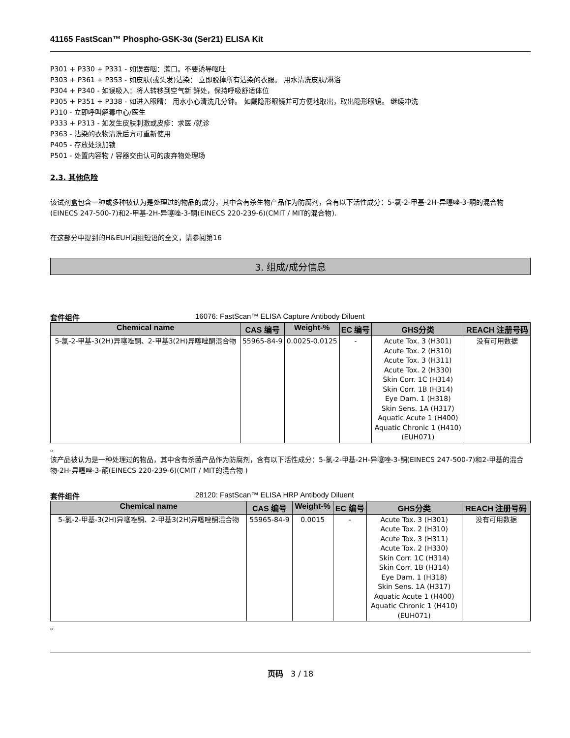41165 FastScan™ Phospho-GSK-3α (Ser21) ELISA Kit
P301 + P330 + P331 - 如误吞咽：漱口。不要诱导呕吐
P303 + P361 + P353 - 如皮肤(或头发)沾染： 立即脱掉所有沾染的衣服。 用水清洗皮肤/淋浴
P304 + P340 - 如误吸入：将人转移到空气新 鲜处，保持呼吸舒适体位
P305 + P351 + P338 - 如进入眼睛： 用水小心清洗几分钟。 如戴隐形眼镜并可方便地取出，取出隐形眼镜。 继续冲洗
P310 - 立即呼叫解毒中心/医生
P333 + P313 - 如发生皮肤刺激或皮疹：求医 /就诊
P363 - 沾染的衣物清洗后方可重新使用
P405 - 存放处须加锁
P501 - 处置内容物 / 容器交由认可的废弃物处理场
2.3. 其他危险
该试剂盒包含一种或多种被认为是处理过的物品的成分，其中含有杀生物产品作为防腐剂，含有以下活性成分：5-氯-2-甲基-2H-异噻唑-3-酮的混合物(EINECS 247-500-7)和2-甲基-2H-异噻唑-3-酮(EINECS 220-239-6)(CMIT / MIT的混合物).
在这部分中提到的H&EUH词组短语的全文，请参阅第16
3. 组成/成分信息
套件组件 16076: FastScan™ ELISA Capture Antibody Diluent
| Chemical name | CAS 编号 | Weight-% | EC 编号 | GHS分类 | REACH 注册号码 |
| --- | --- | --- | --- | --- | --- |
| 5-氯-2-甲基-3(2H)异噻唑酮、2-甲基3(2H)异噻唑酮混合物 | 55965-84-9 | 0.0025-0.0125 | - | Acute Tox. 3 (H301) Acute Tox. 2 (H310) Acute Tox. 3 (H311) Acute Tox. 2 (H330) Skin Corr. 1C (H314) Skin Corr. 1B (H314) Eye Dam. 1 (H318) Skin Sens. 1A (H317) Aquatic Acute 1 (H400) Aquatic Chronic 1 (H410) (EUH071) | 没有可用数据 |
。
该产品被认为是一种处理过的物品，其中含有杀菌产品作为防腐剂，含有以下活性成分：5-氯-2-甲基-2H-异噻唑-3-酮(EINECS 247-500-7)和2-甲基的混合物-2H-异噻唑-3-酮(EINECS 220-239-6)(CMIT / MIT的混合物 )
套件组件 28120: FastScan™ ELISA HRP Antibody Diluent
| Chemical name | CAS 编号 | Weight-% | EC 编号 | GHS分类 | REACH 注册号码 |
| --- | --- | --- | --- | --- | --- |
| 5-氯-2-甲基-3(2H)异噻唑酮、2-甲基3(2H)异噻唑酮混合物 | 55965-84-9 | 0.0015 | - | Acute Tox. 3 (H301) Acute Tox. 2 (H310) Acute Tox. 3 (H311) Acute Tox. 2 (H330) Skin Corr. 1C (H314) Skin Corr. 1B (H314) Eye Dam. 1 (H318) Skin Sens. 1A (H317) Aquatic Acute 1 (H400) Aquatic Chronic 1 (H410) (EUH071) | 没有可用数据 |
。
页码 3 / 18